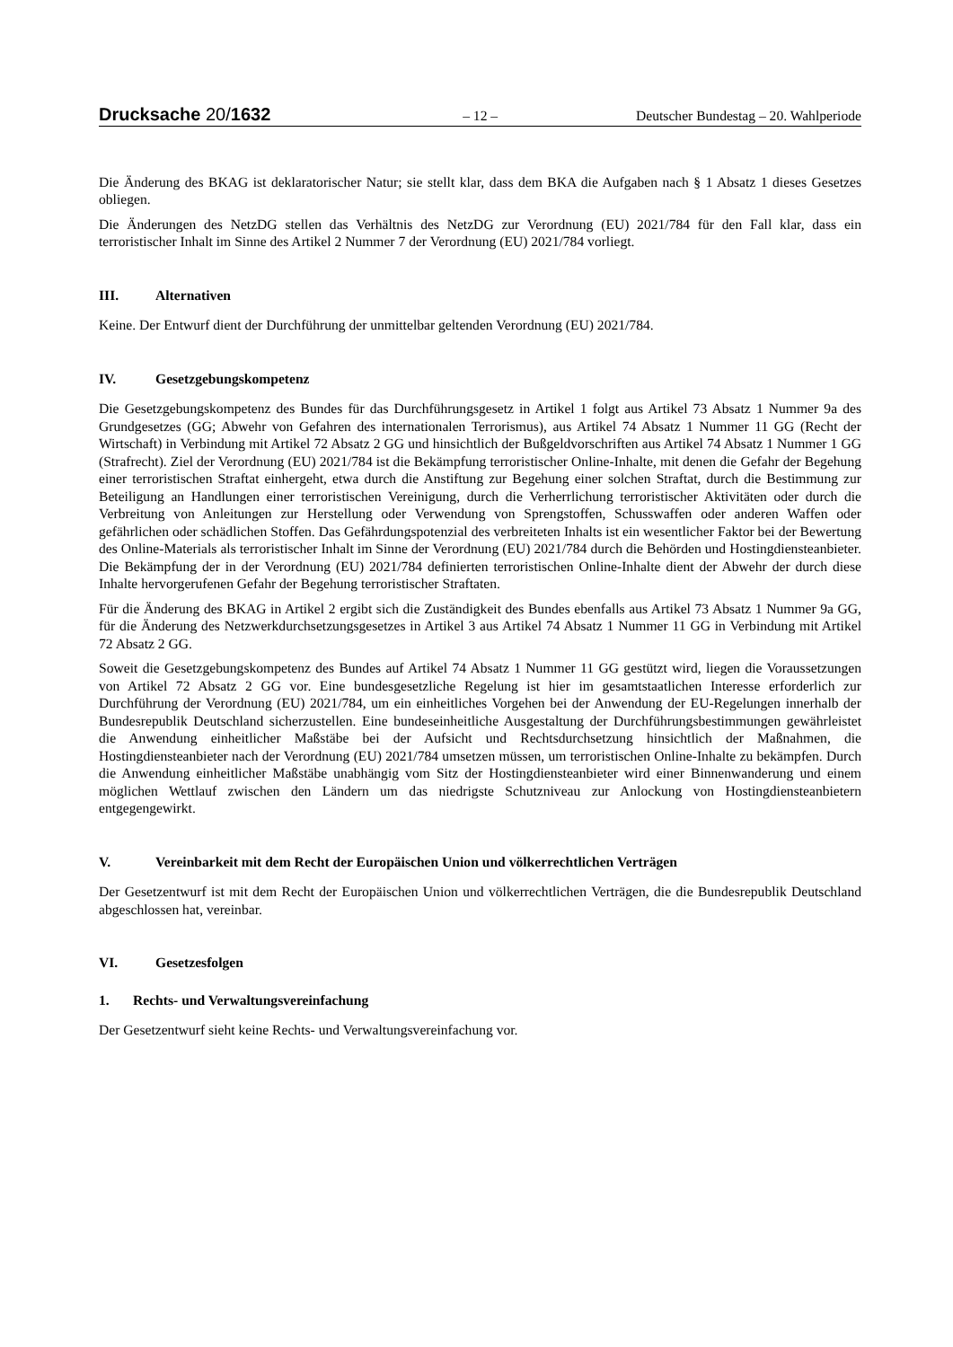Drucksache 20/1632
– 12 – Deutscher Bundestag – 20. Wahlperiode
Die Änderung des BKAG ist deklaratorischer Natur; sie stellt klar, dass dem BKA die Aufgaben nach § 1 Absatz 1 dieses Gesetzes obliegen.
Die Änderungen des NetzDG stellen das Verhältnis des NetzDG zur Verordnung (EU) 2021/784 für den Fall klar, dass ein terroristischer Inhalt im Sinne des Artikel 2 Nummer 7 der Verordnung (EU) 2021/784 vorliegt.
III. Alternativen
Keine. Der Entwurf dient der Durchführung der unmittelbar geltenden Verordnung (EU) 2021/784.
IV. Gesetzgebungskompetenz
Die Gesetzgebungskompetenz des Bundes für das Durchführungsgesetz in Artikel 1 folgt aus Artikel 73 Absatz 1 Nummer 9a des Grundgesetzes (GG; Abwehr von Gefahren des internationalen Terrorismus), aus Artikel 74 Absatz 1 Nummer 11 GG (Recht der Wirtschaft) in Verbindung mit Artikel 72 Absatz 2 GG und hinsichtlich der Bußgeldvorschriften aus Artikel 74 Absatz 1 Nummer 1 GG (Strafrecht). Ziel der Verordnung (EU) 2021/784 ist die Bekämpfung terroristischer Online-Inhalte, mit denen die Gefahr der Begehung einer terroristischen Straftat einhergeht, etwa durch die Anstiftung zur Begehung einer solchen Straftat, durch die Bestimmung zur Beteiligung an Handlungen einer terroristischen Vereinigung, durch die Verherrlichung terroristischer Aktivitäten oder durch die Verbreitung von Anleitungen zur Herstellung oder Verwendung von Sprengstoffen, Schusswaffen oder anderen Waffen oder gefährlichen oder schädlichen Stoffen. Das Gefährdungspotenzial des verbreiteten Inhalts ist ein wesentlicher Faktor bei der Bewertung des Online-Materials als terroristischer Inhalt im Sinne der Verordnung (EU) 2021/784 durch die Behörden und Hostingdiensteanbieter. Die Bekämpfung der in der Verordnung (EU) 2021/784 definierten terroristischen Online-Inhalte dient der Abwehr der durch diese Inhalte hervorgerufenen Gefahr der Begehung terroristischer Straftaten.
Für die Änderung des BKAG in Artikel 2 ergibt sich die Zuständigkeit des Bundes ebenfalls aus Artikel 73 Absatz 1 Nummer 9a GG, für die Änderung des Netzwerkdurchsetzungsgesetzes in Artikel 3 aus Artikel 74 Absatz 1 Nummer 11 GG in Verbindung mit Artikel 72 Absatz 2 GG.
Soweit die Gesetzgebungskompetenz des Bundes auf Artikel 74 Absatz 1 Nummer 11 GG gestützt wird, liegen die Voraussetzungen von Artikel 72 Absatz 2 GG vor. Eine bundesgesetzliche Regelung ist hier im gesamtstaatlichen Interesse erforderlich zur Durchführung der Verordnung (EU) 2021/784, um ein einheitliches Vorgehen bei der Anwendung der EU-Regelungen innerhalb der Bundesrepublik Deutschland sicherzustellen. Eine bundeseinheitliche Ausgestaltung der Durchführungsbestimmungen gewährleistet die Anwendung einheitlicher Maßstäbe bei der Aufsicht und Rechtsdurchsetzung hinsichtlich der Maßnahmen, die Hostingdiensteanbieter nach der Verordnung (EU) 2021/784 umsetzen müssen, um terroristischen Online-Inhalte zu bekämpfen. Durch die Anwendung einheitlicher Maßstäbe unabhängig vom Sitz der Hostingdiensteanbieter wird einer Binnenwanderung und einem möglichen Wettlauf zwischen den Ländern um das niedrigste Schutzniveau zur Anlockung von Hostingdiensteanbietern entgegengewirkt.
V. Vereinbarkeit mit dem Recht der Europäischen Union und völkerrechtlichen Verträgen
Der Gesetzentwurf ist mit dem Recht der Europäischen Union und völkerrechtlichen Verträgen, die die Bundesrepublik Deutschland abgeschlossen hat, vereinbar.
VI. Gesetzesfolgen
1. Rechts- und Verwaltungsvereinfachung
Der Gesetzentwurf sieht keine Rechts- und Verwaltungsvereinfachung vor.